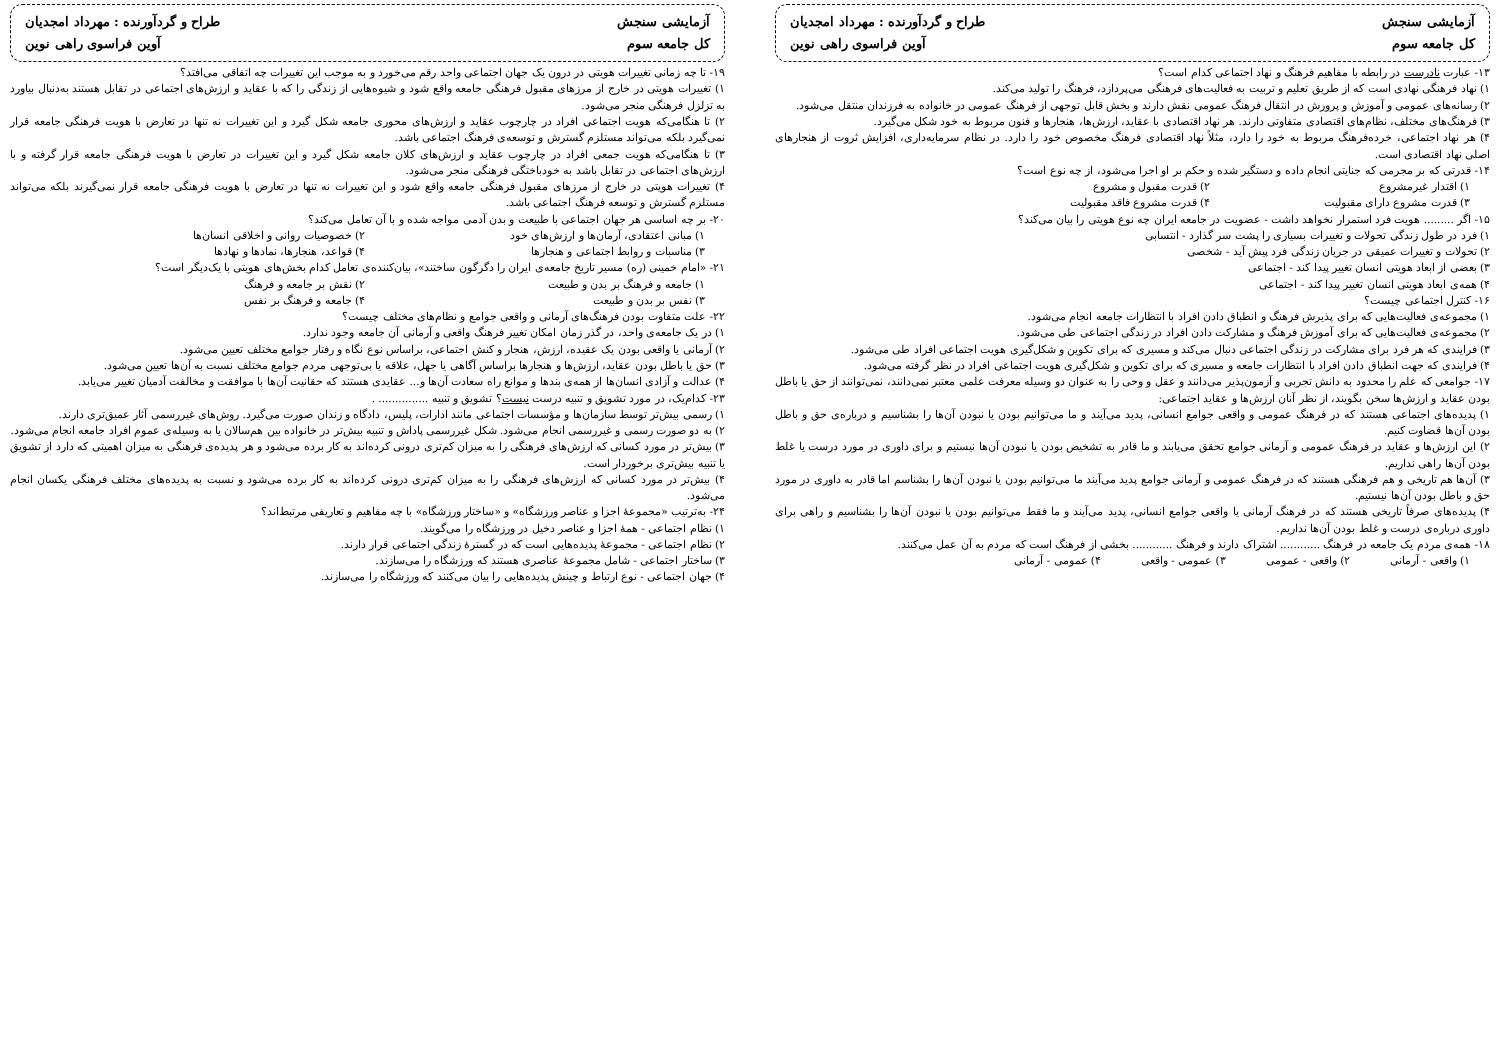آزمایشی سنجش
طراح و گردآورنده : مهرداد امجدیان
کل جامعه سوم
آوین فراسوی راهی نوین
۱۳- عبارت نادرست در رابطه با مفاهیم فرهنگ و نهاد اجتماعی کدام است؟
۱) نهاد فرهنگی نهادی است که از طریق تعلیم و تربیت به فعالیت‌های فرهنگی می‌پردازد، فرهنگ را تولید می‌کند.
۲) رسانه‌های عمومی و آموزش و پرورش در انتقال فرهنگ عمومی نقش دارند و بخش قابل توجهی از فرهنگ عمومی در خانواده به فرزندان منتقل می‌شود.
۳) فرهنگ‌های مختلف، نظام‌های اقتصادی متفاوتی دارند. هر نهاد اقتصادی با عقاید، ارزش‌ها، هنجارها و فنون مربوط به خود شکل می‌گیرد.
۴) هر نهاد اجتماعی، خرده‌فرهنگ مربوط به خود را دارد، مثلاً نهاد اقتصادی فرهنگ مخصوص خود را دارد. در نظام سرمایه‌داری، افزایش ثروت از هنجارهای اصلی نهاد اقتصادی است.
۱۴- قدرتی که بر مجرمی که جنایتی انجام داده و دستگیر شده و حکم بر او اجرا می‌شود، از چه نوع است؟
۱) اقتدار غیرمشروع ۲) قدرت مقبول و مشروع
۳) قدرت مشروع دارای مقبولیت ۴) قدرت مشروع فاقد مقبولیت
۱۵- اگر ......... هویت فرد استمرار نخواهد داشت - عضویت در جامعه ایران چه نوع هویتی را بیان می‌کند؟
۱) فرد در طول زندگی تحولات و تغییرات بسیاری را پشت سر گذارد - انتسابی
۲) تحولات و تغییرات عمیقی در جریان زندگی فرد پیش آید - شخصی
۳) بعضی از ابعاد هویتی انسان تغییر پیدا کند - اجتماعی
۴) همه‌ی ابعاد هویتی انسان تغییر پیدا کند - اجتماعی
۱۶- کنترل اجتماعی چیست؟
۱) مجموعه‌ی فعالیت‌هایی که برای پذیرش فرهنگ و انطباق دادن افراد با انتظارات جامعه انجام می‌شود.
۲) مجموعه‌ی فعالیت‌هایی که برای آموزش فرهنگ و مشارکت دادن افراد در زندگی اجتماعی طی می‌شود.
۳) فرایندی که هر فرد برای مشارکت در زندگی اجتماعی دنبال می‌کند و مسیری که برای تکوین و شکل‌گیری هویت اجتماعی افراد طی می‌شود.
۴) فرایندی که جهت انطباق دادن افراد با انتظارات جامعه و مسیری که برای تکوین و شکل‌گیری هویت اجتماعی افراد در نظر گرفته می‌شود.
۱۷- جوامعی که علم را محدود به دانش تجربی و آزمون‌پذیر می‌دانند و عقل و وحی را به عنوان دو وسیله معرفت علمی معتبر نمی‌دانند، نمی‌توانند از حق یا باطل بودن عقاید و ارزش‌ها سخن بگویند، از نظر آنان ارزش‌ها و عقاید اجتماعی:
۱) پدیده‌های اجتماعی هستند که در فرهنگ عمومی و واقعی جوامع انسانی، پدید می‌آیند و ما می‌توانیم بودن یا نبودن آن‌ها را بشناسیم و درباره‌ی حق و باطل بودن آن‌ها قضاوت کنیم.
۲) این ارزش‌ها و عقاید در فرهنگ عمومی و آرمانی جوامع تحقق می‌یابند و ما قادر به تشخیص بودن یا نبودن آن‌ها نیستیم و برای داوری در مورد درست یا غلط بودن آن‌ها راهی نداریم.
۳) آن‌ها هم تاریخی و هم فرهنگی هستند که در فرهنگ عمومی و آرمانی جوامع پدید می‌آیند ما می‌توانیم بودن یا نبودن آن‌ها را بشناسم اما قادر به داوری در مورد حق و باطل بودن آن‌ها نیستیم.
۴) پدیده‌های صرفاً تاریخی هستند که در فرهنگ آرمانی یا واقعی جوامع انسانی، پدید می‌آیند و ما فقط می‌توانیم بودن یا نبودن آن‌ها را بشناسیم و راهی برای داوری درباره‌ی درست و غلط بودن آن‌ها نداریم.
۱۸- همه‌ی مردم یک جامعه در فرهنگ ............ اشتراک دارند و فرهنگ ............ بخشی از فرهنگ است که مردم به آن عمل می‌کنند.
۱) واقعی - آرمانی ۲) واقعی - عمومی ۳) عمومی - واقعی ۴) عمومی - آرمانی
آزمایشی سنجش
طراح و گردآورنده : مهرداد امجدیان
کل جامعه سوم
آوین فراسوی راهی نوین
۱۹- تا چه زمانی تغییرات هویتی در درون یک جهان اجتماعی واحد رقم می‌خورد و به موجب این تغییرات چه اتفاقی می‌افتد؟
۱) تغییرات هویتی در خارج از مرزهای مقبول فرهنگی جامعه واقع شود و شیوه‌هایی از زندگی را که با عقاید و ارزش‌های اجتماعی در تقابل هستند به‌دنبال بیاورد به تزلزل فرهنگی منجر می‌شود.
۲) تا هنگامی‌که هویت اجتماعی افراد در چارچوب عقاید و ارزش‌های محوری جامعه شکل گیرد و این تغییرات نه تنها در تعارض با هویت فرهنگی جامعه قرار نمی‌گیرد بلکه می‌تواند مستلزم گسترش و توسعه‌ی فرهنگ اجتماعی باشد.
۳) تا هنگامی‌که هویت جمعی افراد در چارچوب عقاید و ارزش‌های کلان جامعه شکل گیرد و این تغییرات در تعارض با هویت فرهنگی جامعه قرار گرفته و با ارزش‌های اجتماعی در تقابل باشد به خودباختگی فرهنگی منجر می‌شود.
۴) تغییرات هویتی در خارج از مرزهای مقبول فرهنگی جامعه واقع شود و این تغییرات نه تنها در تعارض با هویت فرهنگی جامعه قرار نمی‌گیرند بلکه می‌تواند مستلزم گسترش و توسعه فرهنگ اجتماعی باشد.
۲۰- بر چه اساسی هر جهان اجتماعی با طبیعت و بدن آدمی مواجه شده و با آن تعامل می‌کند؟
۱) مبانی اعتقادی، آرمان‌ها و ارزش‌های خود ۲) خصوصیات روانی و اخلاقی انسان‌ها
۳) مناسبات و روابط اجتماعی و هنجارها ۴) قواعد، هنجارها، نمادها و نهادها
۲۱- «امام خمینی (ره) مسیر تاریخ جامعه‌ی ایران را دگرگون ساختند»، بیان‌کننده‌ی تعامل کدام بخش‌های هویتی با یک‌دیگر است؟
۱) جامعه و فرهنگ بر بدن و طبیعت ۲) نقش بر جامعه و فرهنگ
۳) نفس بر بدن و طبیعت ۴) جامعه و فرهنگ بر نفس
۲۲- علت متفاوت بودن فرهنگ‌های آرمانی و واقعی جوامع و نظام‌های مختلف چیست؟
۱) در یک جامعه‌ی واحد، در گذر زمان امکان تغییر فرهنگ واقعی و آرمانی آن جامعه وجود ندارد.
۲) آرمانی یا واقعی بودن یک عقیده، ارزش، هنجار و کنش اجتماعی، براساس نوع نگاه و رفتار جوامع مختلف تعیین می‌شود.
۳) حق یا باطل بودن عقاید، ارزش‌ها و هنجارها براساس آگاهی یا جهل، علاقه یا بی‌توجهی مردم جوامع مختلف نسبت به آن‌ها تعیین می‌شود.
۴) عدالت و آزادی انسان‌ها از همه‌ی بندها و موانع راه سعادت آن‌ها و... عقایدی هستند که حقانیت آن‌ها با موافقت و مخالفت آدمیان تغییر می‌یابد.
۲۳- کدام‌یک، در مورد تشویق و تنبیه درست نیست؟ تشویق و تنبیه ............... .
۱) رسمی بیش‌تر توسط سازمان‌ها و مؤسسات اجتماعی مانند ادارات، پلیس، دادگاه و زندان صورت می‌گیرد. روش‌های غیررسمی آثار عمیق‌تری دارند.
۲) به دو صورت رسمی و غیررسمی انجام می‌شود. شکل غیررسمی پاداش و تنبیه بیش‌تر در خانواده بین هم‌سالان یا به وسیله‌ی عموم افراد جامعه انجام می‌شود.
۳) بیش‌تر در مورد کسانی که ارزش‌های فرهنگی را به میزان کم‌تری درونی کرده‌اند به کار برده می‌شود و هر پدیده‌ی فرهنگی به میزان اهمیتی که دارد از تشویق یا تنبیه بیش‌تری برخوردار است.
۴) بیش‌تر در مورد کسانی که ارزش‌های فرهنگی را به میزان کم‌تری درونی کرده‌اند به کار برده می‌شود و نسبت به پدیده‌های مختلف فرهنگی یکسان انجام می‌شود.
۲۴- به‌ترتیب «مجموعهٔ اجزا و عناصر ورزشگاه» و «ساختار ورزشگاه» با چه مفاهیم و تعاریفی مرتبط‌اند؟
۱) نظام اجتماعی - همهٔ اجزا و عناصر دخیل در ورزشگاه را می‌گویند.
۲) نظام اجتماعی - مجموعهٔ پدیده‌هایی است که در گسترهٔ زندگی اجتماعی قرار دارند.
۳) ساختار اجتماعی - شامل مجموعهٔ عناصری هستند که ورزشگاه را می‌سازند.
۴) جهان اجتماعی - نوع ارتباط و چینش پدیده‌هایی را بیان می‌کنند که ورزشگاه را می‌سازند.